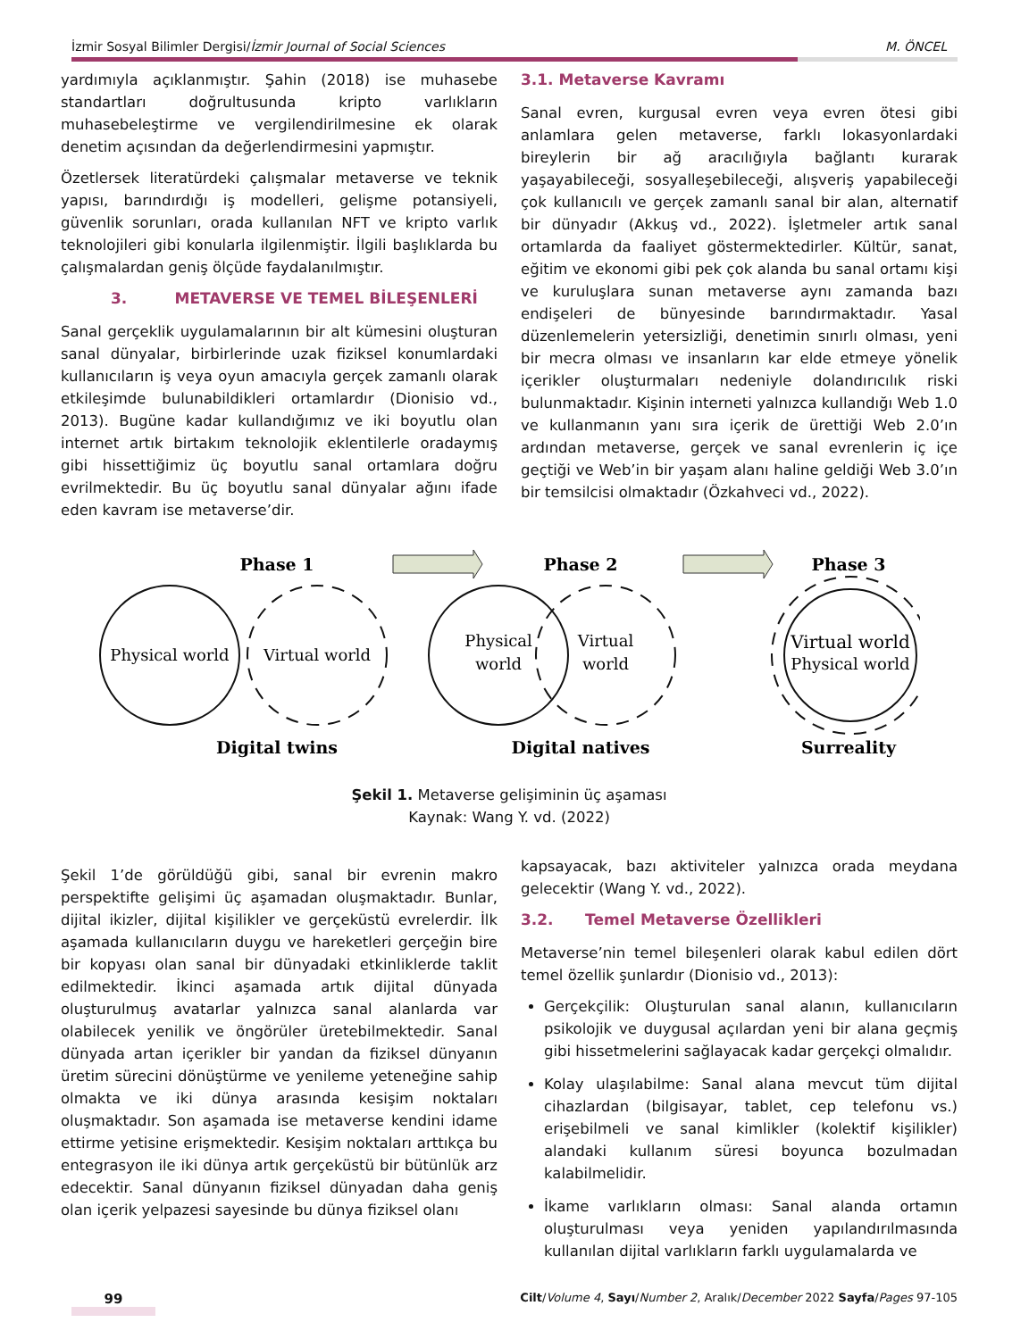İzmir Sosyal Bilimler Dergisi/İzmir Journal of Social Sciences M. ÖNCEL
yardımıyla açıklanmıştır. Şahin (2018) ise muhasebe standartları doğrultusunda kripto varlıkların muhasebeleştirme ve vergilendirilmesine ek olarak denetim açısından da değerlendirmesini yapmıştır.
Özetlersek literatürdeki çalışmalar metaverse ve teknik yapısı, barındırdığı iş modelleri, gelişme potansiyeli, güvenlik sorunları, orada kullanılan NFT ve kripto varlık teknolojileri gibi konularla ilgilenmiştir. İlgili başlıklarda bu çalışmalardan geniş ölçüde faydalanılmıştır.
3. METAVERSE VE TEMEL BİLEŞENLERİ
Sanal gerçeklik uygulamalarının bir alt kümesini oluşturan sanal dünyalar, birbirlerinde uzak fiziksel konumlardaki kullanıcıların iş veya oyun amacıyla gerçek zamanlı olarak etkileşimde bulunabildikleri ortamlardır (Dionisio vd., 2013). Bugüne kadar kullandığımız ve iki boyutlu olan internet artık birtakım teknolojik eklentilerle oradaymış gibi hissettiğimiz üç boyutlu sanal ortamlara doğru evrilmektedir. Bu üç boyutlu sanal dünyalar ağını ifade eden kavram ise metaverse’dir.
3.1. Metaverse Kavramı
Sanal evren, kurgusal evren veya evren ötesi gibi anlamlara gelen metaverse, farklı lokasyonlardaki bireylerin bir ağ aracılığıyla bağlantı kurarak yaşayabileceği, sosyalleşebileceği, alışveriş yapabileceği çok kullanıcılı ve gerçek zamanlı sanal bir alan, alternatif bir dünyadır (Akkuş vd., 2022). İşletmeler artık sanal ortamlarda da faaliyet göstermektedirler. Kültür, sanat, eğitim ve ekonomi gibi pek çok alanda bu sanal ortamı kişi ve kuruluşlara sunan metaverse aynı zamanda bazı endişeleri de bünyesinde barındırmaktadır. Yasal düzenlemelerin yetersizliği, denetimin sınırlı olması, yeni bir mecra olması ve insanların kar elde etmeye yönelik içerikler oluşturmaları nedeniyle dolandırıcılık riski bulunmaktadır. Kişinin interneti yalnızca kullandığı Web 1.0 ve kullanmanın yanı sıra içerik de ürettiği Web 2.0’ın ardından metaverse, gerçek ve sanal evrenlerin iç içe geçtiği ve Web’in bir yaşam alanı haline geldiği Web 3.0’ın bir temsilcisi olmaktadır (Özkahveci vd., 2022).
Phase 1
Phase 2
Phase 3
Digital twins
Digital natives
Surreality
Physical world
Virtual world
Physical
world
Virtual
world
Virtual world
Physical world
Şekil 1. Metaverse gelişiminin üç aşaması
Kaynak: Wang Y. vd. (2022)
Şekil 1’de görüldüğü gibi, sanal bir evrenin makro perspektifte gelişimi üç aşamadan oluşmaktadır. Bunlar, dijital ikizler, dijital kişilikler ve gerçeküstü evrelerdir. İlk aşamada kullanıcıların duygu ve hareketleri gerçeğin bire bir kopyası olan sanal bir dünyadaki etkinliklerde taklit edilmektedir. İkinci aşamada artık dijital dünyada oluşturulmuş avatarlar yalnızca sanal alanlarda var olabilecek yenilik ve öngörüler üretebilmektedir. Sanal dünyada artan içerikler bir yandan da fiziksel dünyanın üretim sürecini dönüştürme ve yenileme yeteneğine sahip olmakta ve iki dünya arasında kesişim noktaları oluşmaktadır. Son aşamada ise metaverse kendini idame ettirme yetisine erişmektedir. Kesişim noktaları arttıkça bu entegrasyon ile iki dünya artık gerçeküstü bir bütünlük arz edecektir. Sanal dünyanın fiziksel dünyadan daha geniş olan içerik yelpazesi sayesinde bu dünya fiziksel olanı
kapsayacak, bazı aktiviteler yalnızca orada meydana gelecektir (Wang Y. vd., 2022).
3.2. Temel Metaverse Özellikleri
Metaverse’nin temel bileşenleri olarak kabul edilen dört temel özellik şunlardır (Dionisio vd., 2013):
Gerçekçilik: Oluşturulan sanal alanın, kullanıcıların psikolojik ve duygusal açılardan yeni bir alana geçmiş gibi hissetmelerini sağlayacak kadar gerçekçi olmalıdır.
Kolay ulaşılabilme: Sanal alana mevcut tüm dijital cihazlardan (bilgisayar, tablet, cep telefonu vs.) erişebilmeli ve sanal kimlikler (kolektif kişilikler) alandaki kullanım süresi boyunca bozulmadan kalabilmelidir.
İkame varlıkların olması: Sanal alanda ortamın oluşturulması veya yeniden yapılandırılmasında kullanılan dijital varlıkların farklı uygulamalarda ve
99 Cilt/Volume 4, Sayı/Number 2, Aralık/December 2022 Sayfa/Pages 97-105